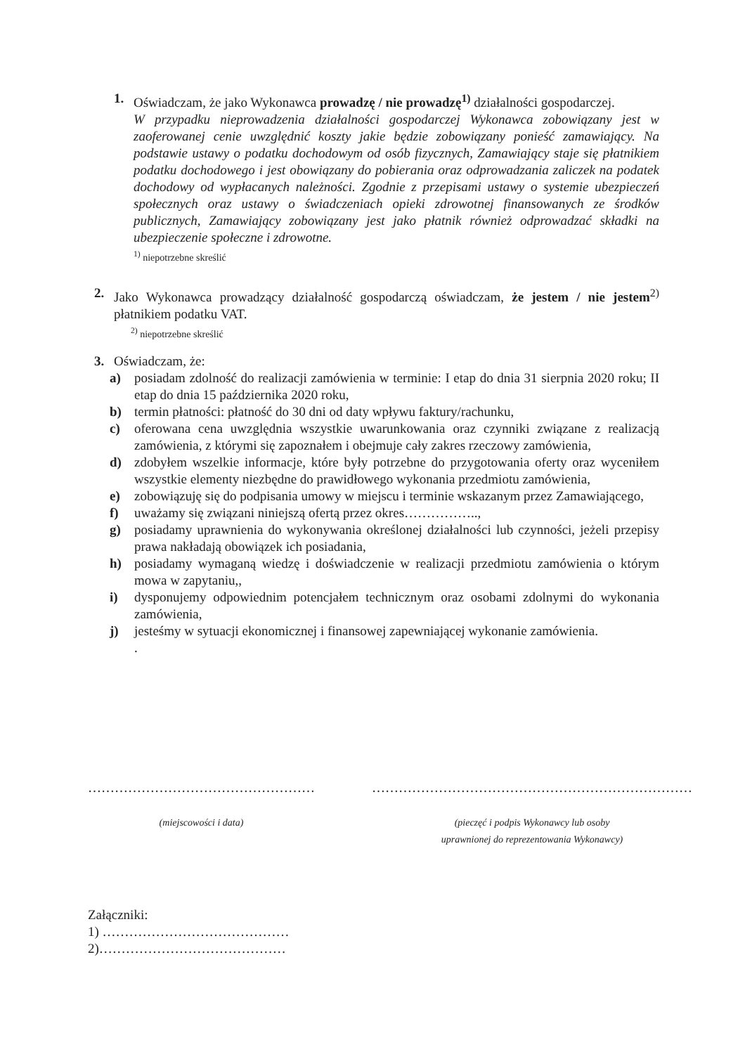1. Oświadczam, że jako Wykonawca prowadzę / nie prowadzę<sup>1)</sup> działalności gospodarczej.
W przypadku nieprowadzenia działalności gospodarczej Wykonawca zobowiązany jest w zaoferowanej cenie uwzględnić koszty jakie będzie zobowiązany ponieść zamawiający. Na podstawie ustawy o podatku dochodowym od osób fizycznych, Zamawiający staje się płatnikiem podatku dochodowego i jest obowiązany do pobierania oraz odprowadzania zaliczek na podatek dochodowy od wypłacanych należności. Zgodnie z przepisami ustawy o systemie ubezpieczeń społecznych oraz ustawy o świadczeniach opieki zdrowotnej finansowanych ze środków publicznych, Zamawiający zobowiązany jest jako płatnik również odprowadzać składki na ubezpieczenie społeczne i zdrowotne.
<sup>1)</sup> niepotrzebne skreślić
2. Jako Wykonawca prowadzący działalność gospodarczą oświadczam, że jestem / nie jestem<sup>2)</sup> płatnikiem podatku VAT.
<sup>2)</sup> niepotrzebne skreślić
3. Oświadczam, że:
a) posiadam zdolność do realizacji zamówienia w terminie: I etap do dnia 31 sierpnia 2020 roku; II etap do dnia 15 października 2020 roku,
b) termin płatności: płatność do 30 dni od daty wpływu faktury/rachunku,
c) oferowana cena uwzględnia wszystkie uwarunkowania oraz czynniki związane z realizacją zamówienia, z którymi się zapoznałem i obejmuje cały zakres rzeczowy zamówienia,
d) zdobyłem wszelkie informacje, które były potrzebne do przygotowania oferty oraz wyceniłem wszystkie elementy niezbędne do prawidłowego wykonania przedmiotu zamówienia,
e) zobowiązuję się do podpisania umowy w miejscu i terminie wskazanym przez Zamawiającego,
f) uważamy się związani niniejszą ofertą przez okres……………..,
g) posiadamy uprawnienia do wykonywania określonej działalności lub czynności, jeżeli przepisy prawa nakładają obowiązek ich posiadania,
h) posiadamy wymaganą wiedzę i doświadczenie w realizacji przedmiotu zamówienia o którym mowa w zapytaniu,,
i) dysponujemy odpowiednim potencjałem technicznym oraz osobami zdolnymi do wykonania zamówienia,
j) jesteśmy w sytuacji ekonomicznej i finansowej zapewniającej wykonanie zamówienia.
.
……………………………………………
(miejscowości i data)
………………………………………………………………
(pieczęć i podpis Wykonawcy lub osoby
uprawnionej do reprezentowania Wykonawcy)
Załączniki:
1) ……………………………………
2)……………………………………